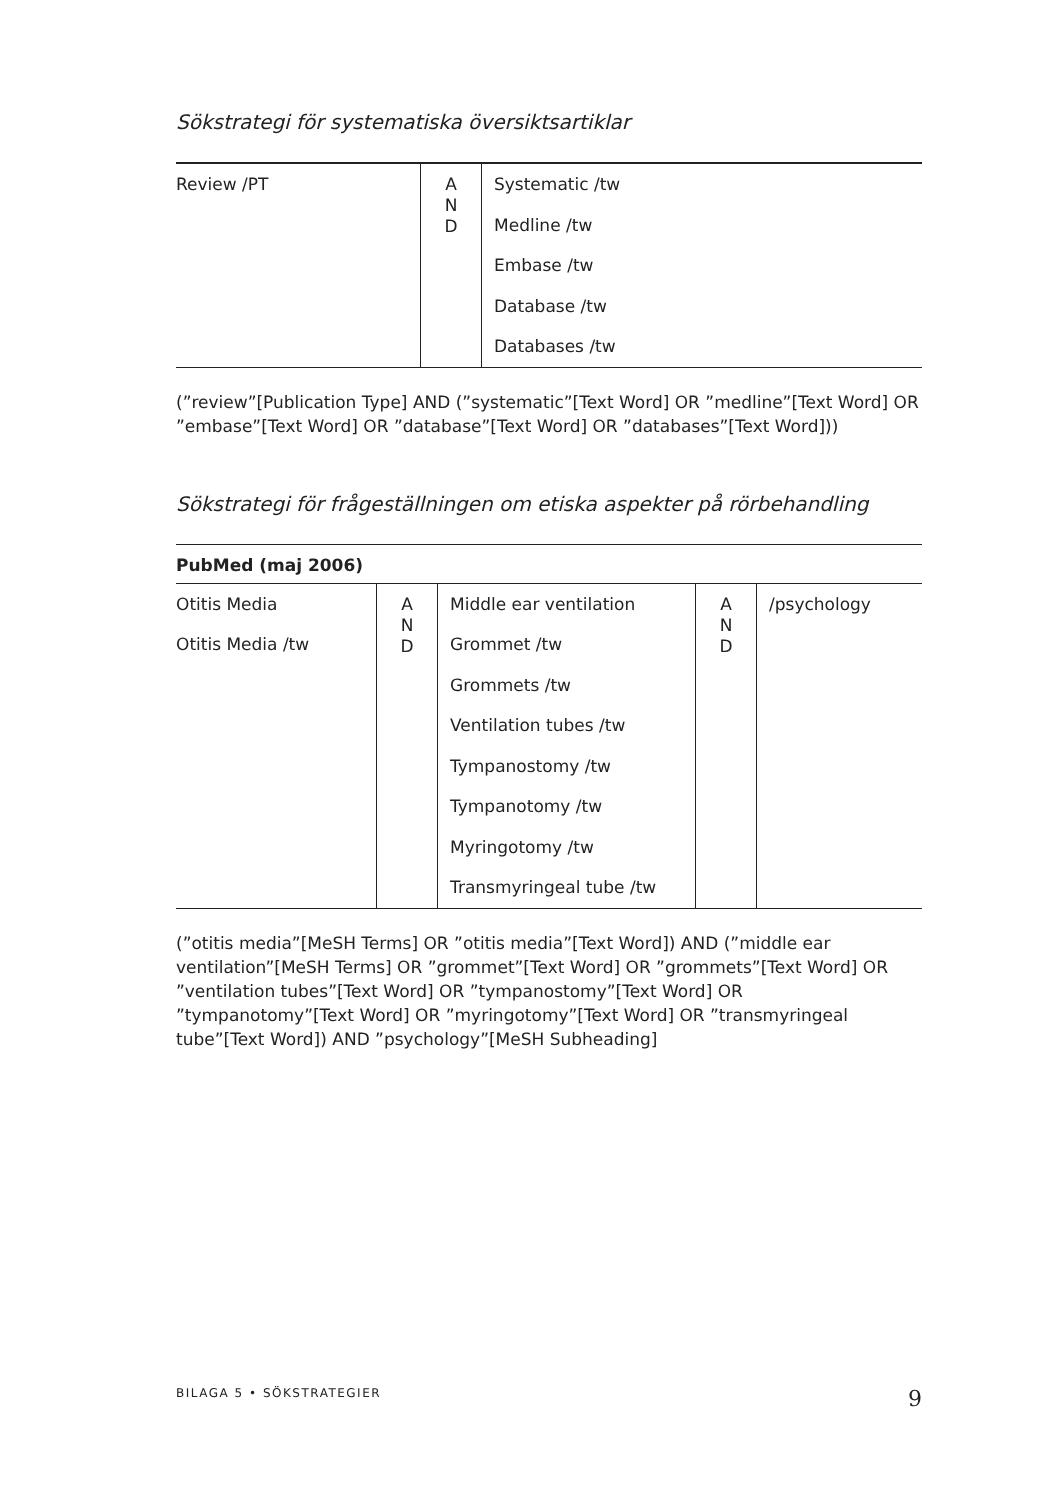Sökstrategi för systematiska översiktsartiklar
| Review /PT | A N D | Systematic /tw Medline /tw Embase /tw Database /tw Databases /tw |
(”review”[Publication Type] AND (”systematic”[Text Word] OR ”medline”[Text Word] OR ”embase”[Text Word] OR ”database”[Text Word] OR ”databases”[Text Word]))
Sökstrategi för frågeställningen om etiska aspekter på rörbehandling
| PubMed (maj 2006) | | | | |
| --- | --- | --- | --- | --- |
| Otitis Media Otitis Media /tw | A N D | Middle ear ventilation Grommet /tw Grommets /tw Ventilation tubes /tw Tympanostomy /tw Tympanotomy /tw Myringotomy /tw Transmyringeal tube /tw | A N D | /psychology |
(”otitis media”[MeSH Terms] OR ”otitis media”[Text Word]) AND (”middle ear ventilation”[MeSH Terms] OR ”grommet”[Text Word] OR ”grommets”[Text Word] OR ”ventilation tubes”[Text Word] OR ”tympanostomy”[Text Word] OR ”tympanotomy”[Text Word] OR ”myringotomy”[Text Word] OR ”transmyringeal tube”[Text Word]) AND ”psychology”[MeSH Subheading]
BILAGA 5 • SÖKSTRATEGIER 9